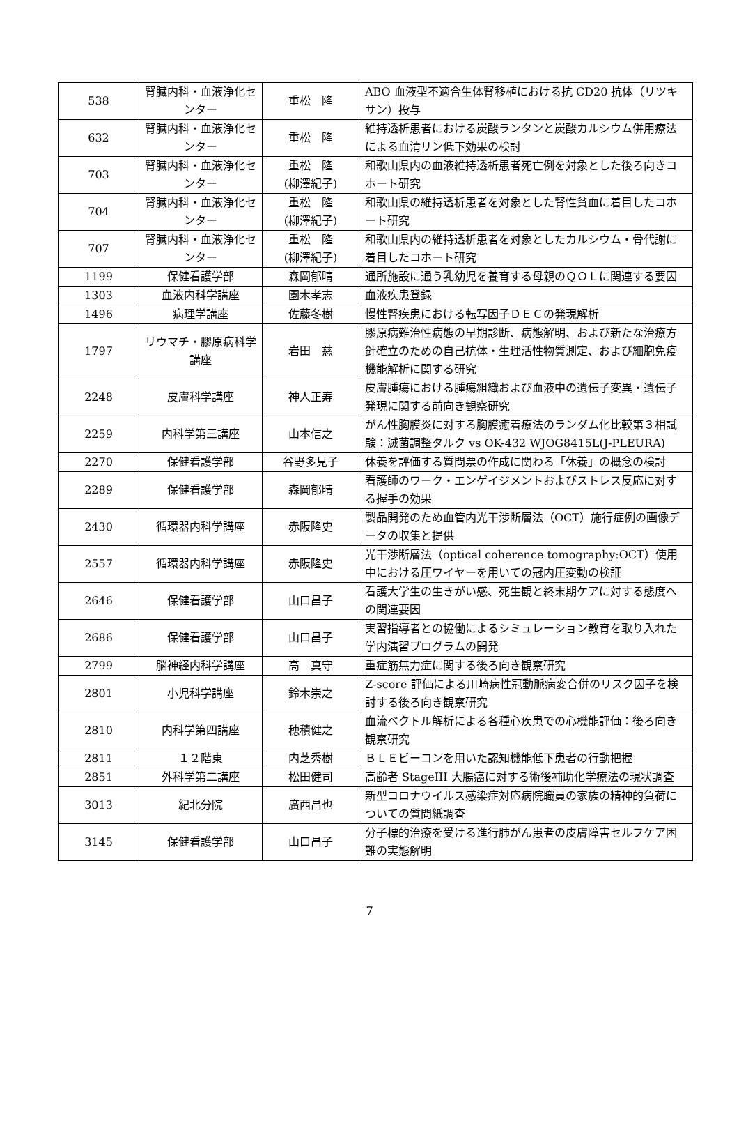| 538 | 腎臓内科・血液浄化センター | 重松 隆 | ABO 血液型不適合生体腎移植における抗 CD20 抗体（リツキサン）投与 |
| 632 | 腎臓内科・血液浄化センター | 重松 隆 | 維持透析患者における炭酸ランタンと炭酸カルシウム併用療法による血清リン低下効果の検討 |
| 703 | 腎臓内科・血液浄化センター | 重松 隆 (柳澤紀子) | 和歌山県内の血液維持透析患者死亡例を対象とした後ろ向きコホート研究 |
| 704 | 腎臓内科・血液浄化センター | 重松 隆 (柳澤紀子) | 和歌山県の維持透析患者を対象とした腎性貧血に着目したコホート研究 |
| 707 | 腎臓内科・血液浄化センター | 重松 隆 (柳澤紀子) | 和歌山県内の維持透析患者を対象としたカルシウム・骨代謝に着目したコホート研究 |
| 1199 | 保健看護学部 | 森岡郁晴 | 通所施設に通う乳幼児を養育する母親のＱＯＬに関連する要因 |
| 1303 | 血液内科学講座 | 園木孝志 | 血液疾患登録 |
| 1496 | 病理学講座 | 佐藤冬樹 | 慢性腎疾患における転写因子ＤＥＣの発現解析 |
| 1797 | リウマチ・膠原病科学講座 | 岩田 慈 | 膠原病難治性病態の早期診断、病態解明、および新たな治療方針確立のための自己抗体・生理活性物質測定、および細胞免疫機能解析に関する研究 |
| 2248 | 皮膚科学講座 | 神人正寿 | 皮膚腫瘍における腫瘍組織および血液中の遺伝子変異・遺伝子発現に関する前向き観察研究 |
| 2259 | 内科学第三講座 | 山本信之 | がん性胸膜炎に対する胸膜癒着療法のランダム化比較第３相試験：滅菌調整タルク vs OK-432 WJOG8415L(J-PLEURA) |
| 2270 | 保健看護学部 | 谷野多見子 | 休養を評価する質問票の作成に関わる「休養」の概念の検討 |
| 2289 | 保健看護学部 | 森岡郁晴 | 看護師のワーク・エンゲイジメントおよびストレス反応に対する握手の効果 |
| 2430 | 循環器内科学講座 | 赤阪隆史 | 製品開発のため血管内光干渉断層法（OCT）施行症例の画像データの収集と提供 |
| 2557 | 循環器内科学講座 | 赤阪隆史 | 光干渉断層法（optical coherence tomography:OCT）使用中における圧ワイヤーを用いての冠内圧変動の検証 |
| 2646 | 保健看護学部 | 山口昌子 | 看護大学生の生きがい感、死生観と終末期ケアに対する態度への関連要因 |
| 2686 | 保健看護学部 | 山口昌子 | 実習指導者との協働によるシミュレーション教育を取り入れた学内演習プログラムの開発 |
| 2799 | 脳神経内科学講座 | 高 真守 | 重症筋無力症に関する後ろ向き観察研究 |
| 2801 | 小児科学講座 | 鈴木崇之 | Z-score 評価による川崎病性冠動脈病変合併のリスク因子を検討する後ろ向き観察研究 |
| 2810 | 内科学第四講座 | 穂積健之 | 血流ベクトル解析による各種心疾患での心機能評価：後ろ向き観察研究 |
| 2811 | １２階東 | 内芝秀樹 | ＢＬＥビーコンを用いた認知機能低下患者の行動把握 |
| 2851 | 外科学第二講座 | 松田健司 | 高齢者 StageIII 大腸癌に対する術後補助化学療法の現状調査 |
| 3013 | 紀北分院 | 廣西昌也 | 新型コロナウイルス感染症対応病院職員の家族の精神的負荷についての質問紙調査 |
| 3145 | 保健看護学部 | 山口昌子 | 分子標的治療を受ける進行肺がん患者の皮膚障害セルフケア困難の実態解明 |
7